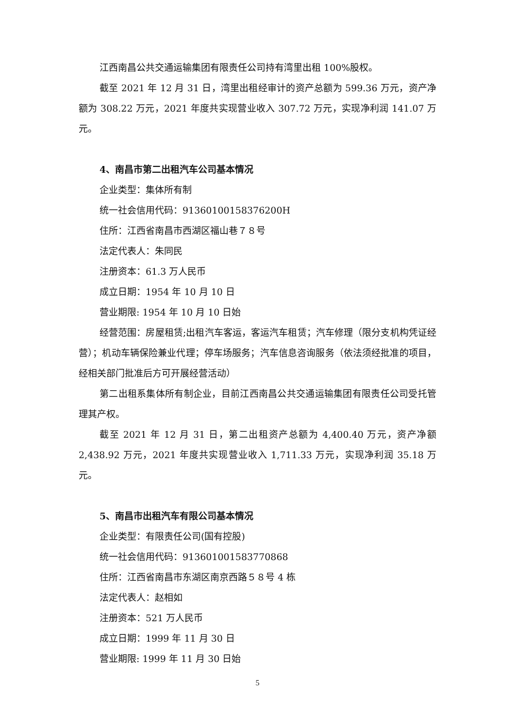江西南昌公共交通运输集团有限责任公司持有湾里出租 100%股权。
截至 2021 年 12 月 31 日，湾里出租经审计的资产总额为 599.36 万元，资产净额为 308.22 万元，2021 年度共实现营业收入 307.72 万元，实现净利润 141.07 万元。
4、南昌市第二出租汽车公司基本情况
企业类型：集体所有制
统一社会信用代码：91360100158376200H
住所：江西省南昌市西湖区福山巷７８号
法定代表人：朱同民
注册资本：61.3 万人民币
成立日期：1954 年 10 月 10 日
营业期限: 1954 年 10 月 10 日始
经营范围：房屋租赁;出租汽车客运，客运汽车租赁；汽车修理（限分支机构凭证经营）；机动车辆保险兼业代理；停车场服务；汽车信息咨询服务（依法须经批准的项目，经相关部门批准后方可开展经营活动）
第二出租系集体所有制企业，目前江西南昌公共交通运输集团有限责任公司受托管理其产权。
截至 2021 年 12 月 31 日，第二出租资产总额为 4,400.40 万元，资产净额 2,438.92 万元，2021 年度共实现营业收入 1,711.33 万元，实现净利润 35.18 万元。
5、南昌市出租汽车有限公司基本情况
企业类型：有限责任公司(国有控股)
统一社会信用代码：913601001583770868
住所：江西省南昌市东湖区南京西路５８号 4 栋
法定代表人：赵相如
注册资本：521 万人民币
成立日期：1999 年 11 月 30 日
营业期限: 1999 年 11 月 30 日始
5